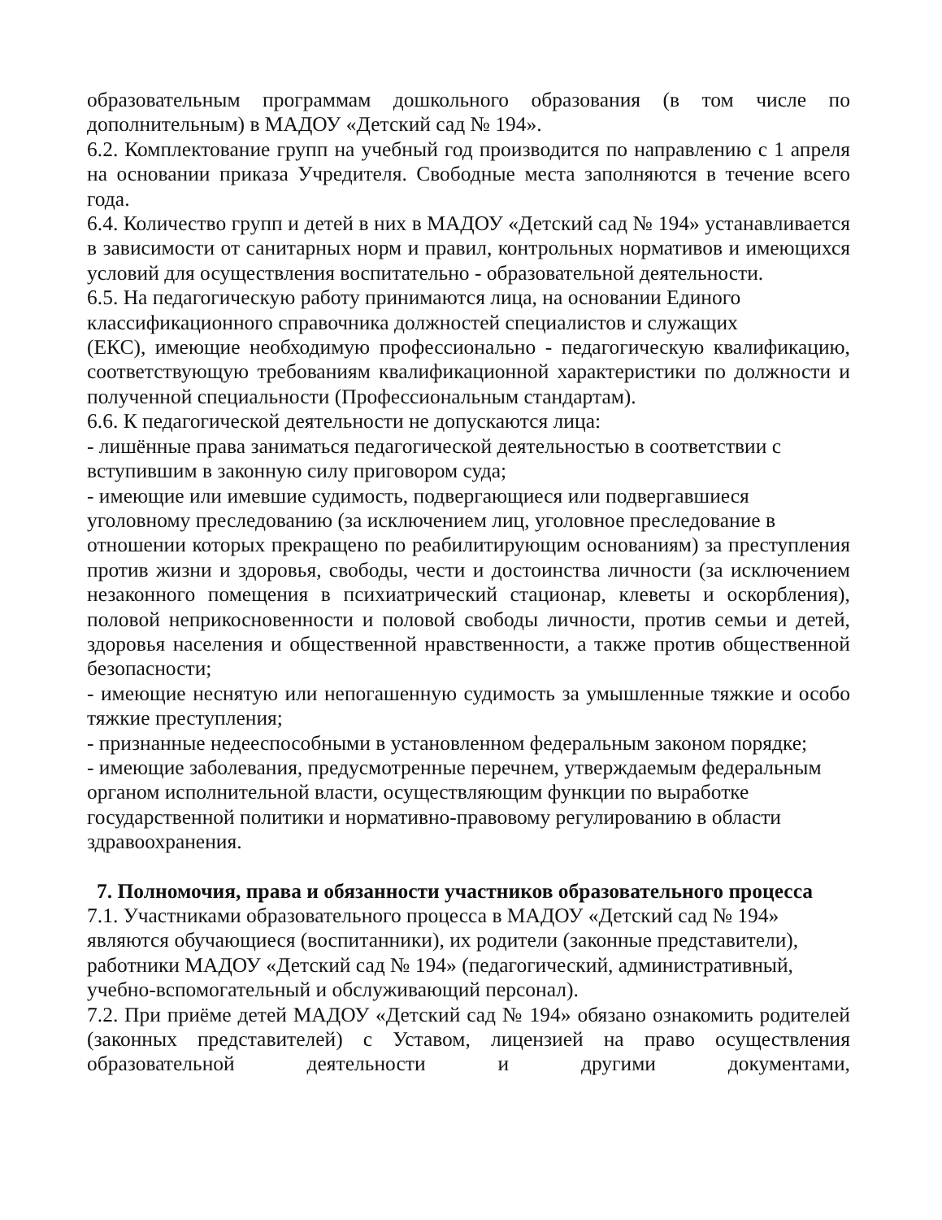образовательным программам дошкольного образования (в том числе по дополнительным) в МАДОУ «Детский сад № 194».
6.2. Комплектование групп на учебный год производится по направлению с 1 апреля на основании приказа Учредителя. Свободные места заполняются в течение всего года.
6.4. Количество групп и детей в них в МАДОУ «Детский сад № 194» устанавливается в зависимости от санитарных норм и правил, контрольных нормативов и имеющихся условий для осуществления воспитательно - образовательной деятельности.
6.5. На педагогическую работу принимаются лица, на основании Единого
классификационного справочника должностей специалистов и служащих
(ЕКС), имеющие необходимую профессионально - педагогическую квалификацию, соответствующую требованиям квалификационной характеристики по должности и полученной специальности (Профессиональным стандартам).
6.6. К педагогической деятельности не допускаются лица:
- лишённые права заниматься педагогической деятельностью в соответствии с
вступившим в законную силу приговором суда;
- имеющие или имевшие судимость, подвергающиеся или подвергавшиеся
уголовному преследованию (за исключением лиц, уголовное преследование в
отношении которых прекращено по реабилитирующим основаниям) за преступления против жизни и здоровья, свободы, чести и достоинства личности (за исключением незаконного помещения в психиатрический стационар, клеветы и оскорбления), половой неприкосновенности и половой свободы личности, против семьи и детей, здоровья населения и общественной нравственности, а также против общественной безопасности;
- имеющие неснятую или непогашенную судимость за умышленные тяжкие и особо тяжкие преступления;
- признанные недееспособными в установленном федеральным законом порядке;
- имеющие заболевания, предусмотренные перечнем, утверждаемым федеральным
органом исполнительной власти, осуществляющим функции по выработке
государственной политики и нормативно-правовому регулированию в области
здравоохранения.
7. Полномочия, права и обязанности участников образовательного процесса
7.1. Участниками образовательного процесса в МАДОУ «Детский сад № 194»
являются обучающиеся (воспитанники), их родители (законные представители),
работники МАДОУ «Детский сад № 194» (педагогический, административный,
учебно-вспомогательный и обслуживающий персонал).
7.2. При приёме детей МАДОУ «Детский сад № 194» обязано ознакомить родителей (законных представителей) с Уставом, лицензией на право осуществления образовательной деятельности и другими документами,